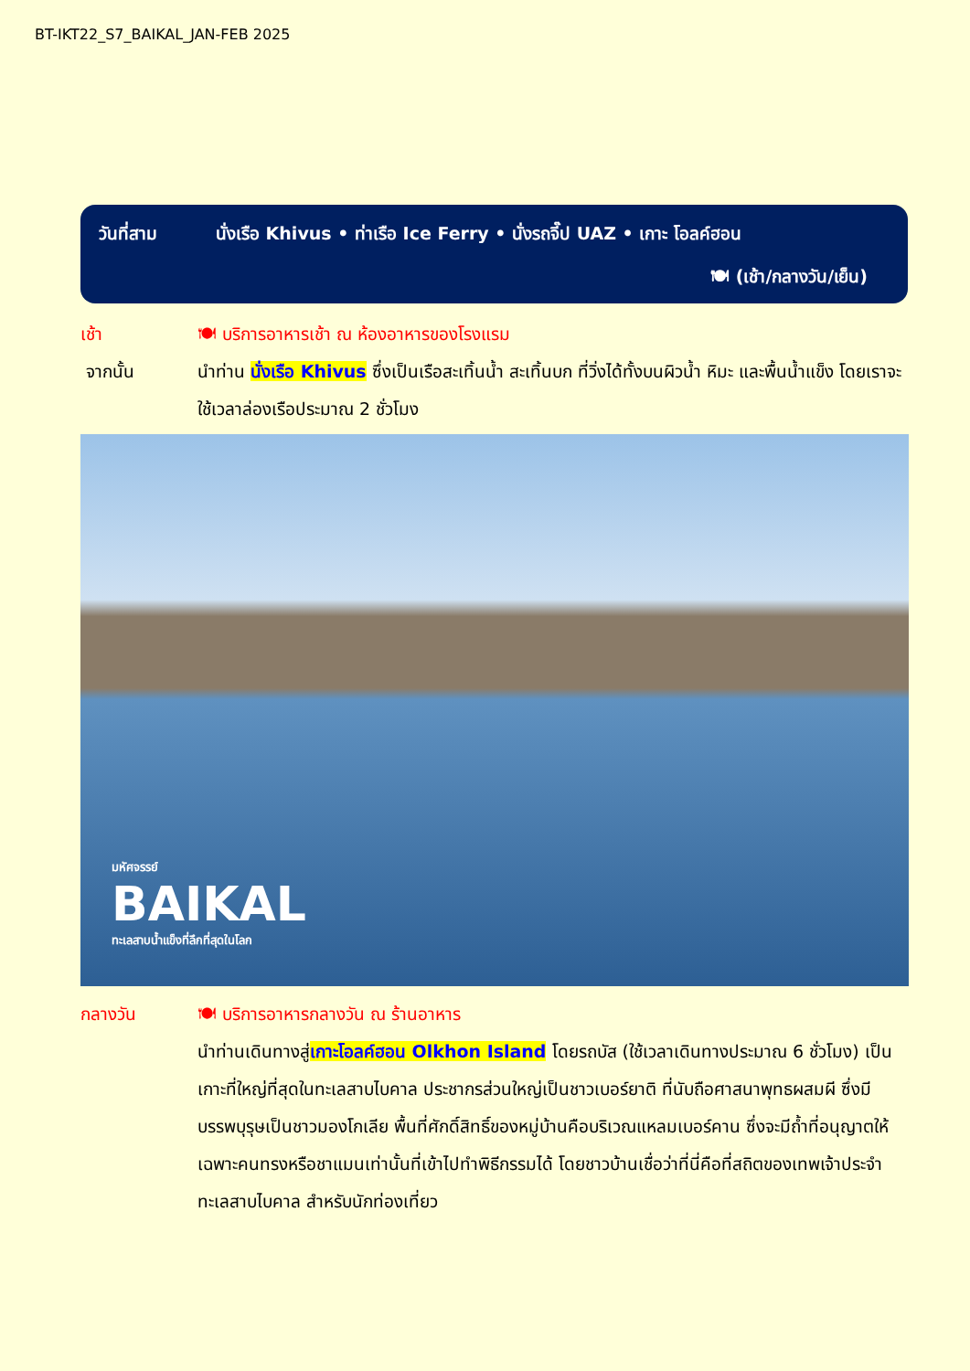BT-IKT22_S7_BAIKAL_JAN-FEB 2025
วันที่สาม นั่งเรือ Khivus • ท่าเรือ Ice Ferry • นั่งรถจี๊ป UAZ • เกาะ โอลค์ฮอน
🍽 (เช้า/กลางวัน/เย็น)
เช้า 🍽 บริการอาหารเช้า ณ ห้องอาหารของโรงแรม
จากนั้น นำท่าน นั่งเรือ Khivus ซึ่งเป็นเรือสะเทิ้นน้ำ สะเทิ้นบก ที่วิ่งได้ทั้งบนผิวน้ำ หิมะ และพื้นน้ำแข็ง โดยเราจะใช้เวลาล่องเรือประมาณ 2 ชั่วโมง
มหัศจรรย์
BAIKAL
ทะเลสาบน้ำแข็งที่ลึกที่สุดในโลก
กลางวัน 🍽 บริการอาหารกลางวัน ณ ร้านอาหาร
นำท่านเดินทางสู่เกาะโอลค์ฮอน Olkhon Island โดยรถบัส (ใช้เวลาเดินทางประมาณ 6 ชั่วโมง) เป็นเกาะที่ใหญ่ที่สุดในทะเลสาบไบคาล ประชากรส่วนใหญ่เป็นชาวเบอร์ยาติ ที่นับถือศาสนาพุทธผสมผี ซึ่งมีบรรพบุรุษเป็นชาวมองโกเลีย พื้นที่ศักดิ์สิทธิ์ของหมู่บ้านคือบริเวณแหลมเบอร์คาน ซึ่งจะมีถ้ำที่อนุญาตให้เฉพาะคนทรงหรือชาแมนเท่านั้นที่เข้าไปทำพิธีกรรมได้ โดยชาวบ้านเชื่อว่าที่นี่คือที่สถิตของเทพเจ้าประจำทะเลสาบไบคาล สำหรับนักท่องเที่ยว